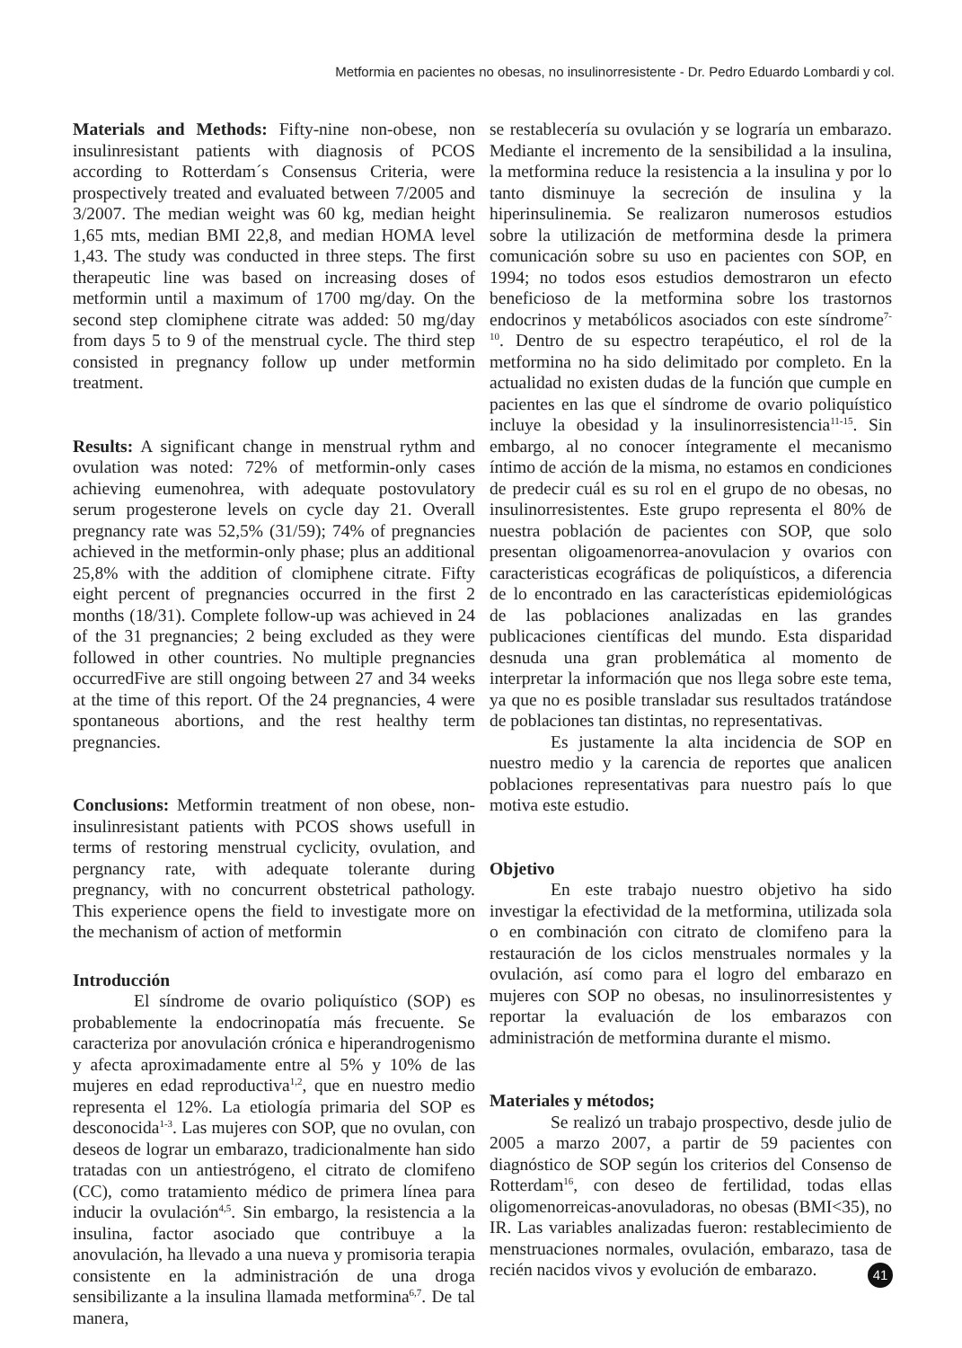Metformia en pacientes no obesas, no insulinorresistente - Dr. Pedro Eduardo Lombardi y col.
Materials and Methods: Fifty-nine non-obese, non insulinresistant patients with diagnosis of PCOS according to Rotterdam´s Consensus Criteria, were prospectively treated and evaluated between 7/2005 and 3/2007. The median weight was 60 kg, median height 1,65 mts, median BMI 22,8, and median HOMA level 1,43. The study was conducted in three steps. The first therapeutic line was based on increasing doses of metformin until a maximum of 1700 mg/day. On the second step clomiphene citrate was added: 50 mg/day from days 5 to 9 of the menstrual cycle. The third step consisted in pregnancy follow up under metformin treatment.
Results: A significant change in menstrual rythm and ovulation was noted: 72% of metformin-only cases achieving eumenohrea, with adequate postovulatory serum progesterone levels on cycle day 21. Overall pregnancy rate was 52,5% (31/59); 74% of pregnancies achieved in the metformin-only phase; plus an additional 25,8% with the addition of clomiphene citrate. Fifty eight percent of pregnancies occurred in the first 2 months (18/31). Complete follow-up was achieved in 24 of the 31 pregnancies; 2 being excluded as they were followed in other countries. No multiple pregnancies occurredFive are still ongoing between 27 and 34 weeks at the time of this report. Of the 24 pregnancies, 4 were spontaneous abortions, and the rest healthy term pregnancies.
Conclusions: Metformin treatment of non obese, non-insulinresistant patients with PCOS shows usefull in terms of restoring menstrual cyclicity, ovulation, and pergnancy rate, with adequate tolerante during pregnancy, with no concurrent obstetrical pathology. This experience opens the field to investigate more on the mechanism of action of metformin
Introducción
El síndrome de ovario poliquístico (SOP) es probablemente la endocrinopatía más frecuente. Se caracteriza por anovulación crónica e hiperandrogenismo y afecta aproximadamente entre al 5% y 10% de las mujeres en edad reproductiva<sup>1,2</sup>, que en nuestro medio representa el 12%. La etiología primaria del SOP es desconocida<sup>1-3</sup>. Las mujeres con SOP, que no ovulan, con deseos de lograr un embarazo, tradicionalmente han sido tratadas con un antiestrógeno, el citrato de clomifeno (CC), como tratamiento médico de primera línea para inducir la ovulación<sup>4,5</sup>. Sin embargo, la resistencia a la insulina, factor asociado que contribuye a la anovulación, ha llevado a una nueva y promisoria terapia consistente en la administración de una droga sensibilizante a la insulina llamada metformina<sup>6,7</sup>. De tal manera,
se restablecería su ovulación y se lograría un embarazo. Mediante el incremento de la sensibilidad a la insulina, la metformina reduce la resistencia a la insulina y por lo tanto disminuye la secreción de insulina y la hiperinsulinemia. Se realizaron numerosos estudios sobre la utilización de metformina desde la primera comunicación sobre su uso en pacientes con SOP, en 1994; no todos esos estudios demostraron un efecto beneficioso de la metformina sobre los trastornos endocrinos y metabólicos asociados con este síndrome<sup>7-10</sup>. Dentro de su espectro terapéutico, el rol de la metformina no ha sido delimitado por completo. En la actualidad no existen dudas de la función que cumple en pacientes en las que el síndrome de ovario poliquístico incluye la obesidad y la insulinorresistencia<sup>11-15</sup>. Sin embargo, al no conocer íntegramente el mecanismo íntimo de acción de la misma, no estamos en condiciones de predecir cuál es su rol en el grupo de no obesas, no insulinorresistentes. Este grupo representa el 80% de nuestra población de pacientes con SOP, que solo presentan oligoamenorrea-anovulacion y ovarios con caracteristicas ecográficas de poliquísticos, a diferencia de lo encontrado en las características epidemiológicas de las poblaciones analizadas en las grandes publicaciones científicas del mundo. Esta disparidad desnuda una gran problemática al momento de interpretar la información que nos llega sobre este tema, ya que no es posible transladar sus resultados tratándose de poblaciones tan distintas, no representativas.
Es justamente la alta incidencia de SOP en nuestro medio y la carencia de reportes que analicen poblaciones representativas para nuestro país lo que motiva este estudio.
Objetivo
En este trabajo nuestro objetivo ha sido investigar la efectividad de la metformina, utilizada sola o en combinación con citrato de clomifeno para la restauración de los ciclos menstruales normales y la ovulación, así como para el logro del embarazo en mujeres con SOP no obesas, no insulinorresistentes y reportar la evaluación de los embarazos con administración de metformina durante el mismo.
Materiales y métodos;
Se realizó un trabajo prospectivo, desde julio de 2005 a marzo 2007, a partir de 59 pacientes con diagnóstico de SOP según los criterios del Consenso de Rotterdam<sup>16</sup>, con deseo de fertilidad, todas ellas oligomenorreicas-anovuladoras, no obesas (BMI<35), no IR. Las variables analizadas fueron: restablecimiento de menstruaciones normales, ovulación, embarazo, tasa de recién nacidos vivos y evolución de embarazo.
41